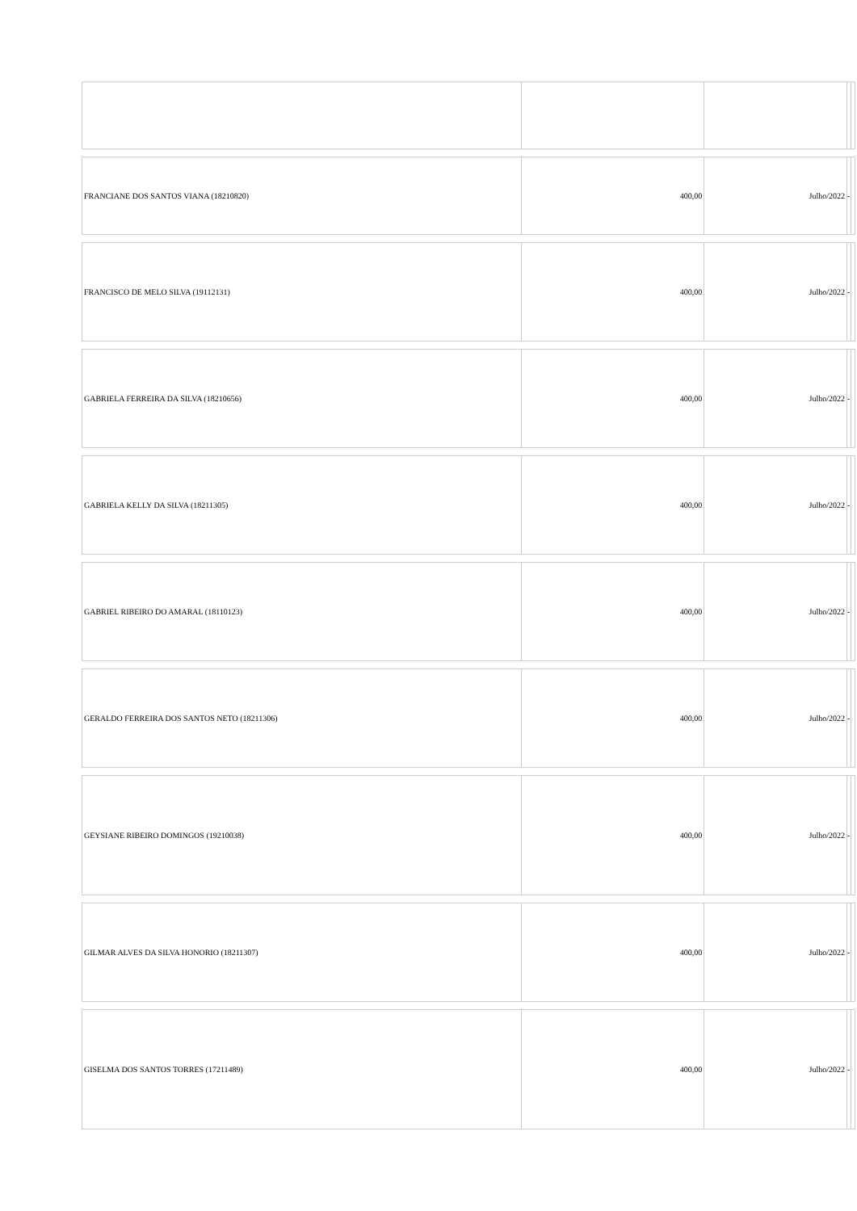| FRANCIANE DOS SANTOS VIANA (18210820) | 400,00 | Julho/2022 | - | |
| FRANCISCO DE MELO SILVA (19112131) | 400,00 | Julho/2022 | - | |
| GABRIELA FERREIRA DA SILVA (18210656) | 400,00 | Julho/2022 | - | |
| GABRIELA KELLY DA SILVA (18211305) | 400,00 | Julho/2022 | - | |
| GABRIEL RIBEIRO DO AMARAL (18110123) | 400,00 | Julho/2022 | - | |
| GERALDO FERREIRA DOS SANTOS NETO (18211306) | 400,00 | Julho/2022 | - | |
| GEYSIANE RIBEIRO DOMINGOS (19210038) | 400,00 | Julho/2022 | - | |
| GILMAR ALVES DA SILVA HONORIO (18211307) | 400,00 | Julho/2022 | - | |
| GISELMA DOS SANTOS TORRES (17211489) | 400,00 | Julho/2022 | - | |